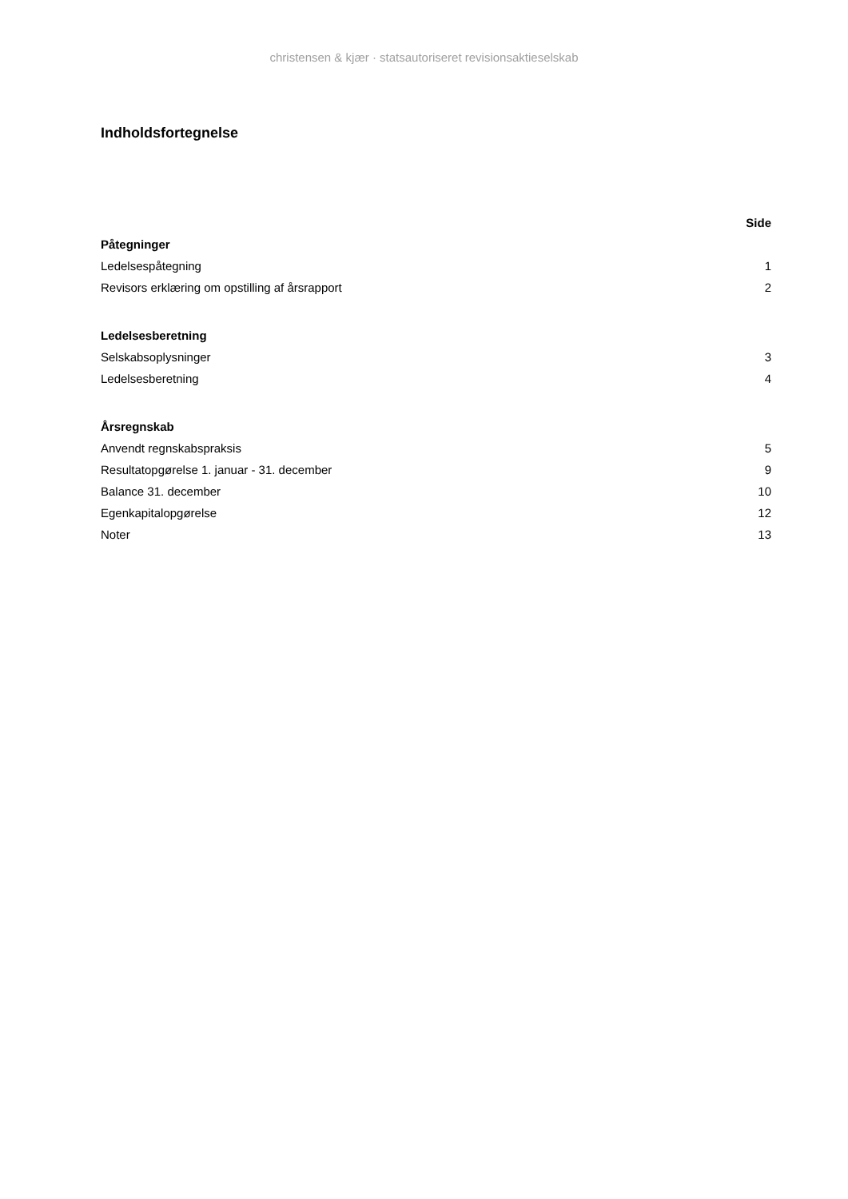christensen & kjær · statsautoriseret revisionsaktieselskab
Indholdsfortegnelse
| | Side |
| --- | --- |
| Påtegninger | |
| Ledelsespåtegning | 1 |
| Revisors erklæring om opstilling af årsrapport | 2 |
| Ledelsesberetning | |
| Selskabsoplysninger | 3 |
| Ledelsesberetning | 4 |
| Årsregnskab | |
| Anvendt regnskabspraksis | 5 |
| Resultatopgørelse 1. januar - 31. december | 9 |
| Balance 31. december | 10 |
| Egenkapitalopgørelse | 12 |
| Noter | 13 |